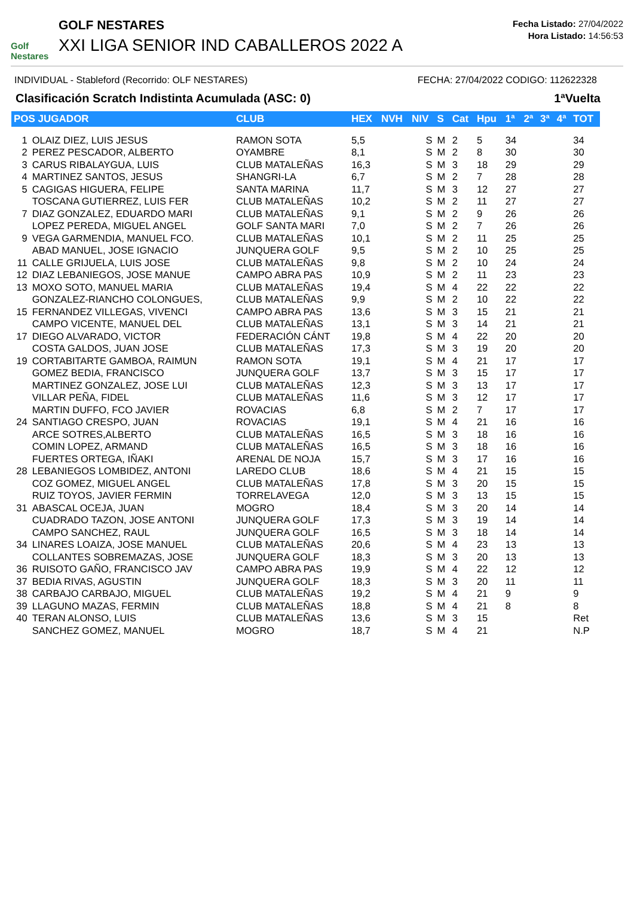Golf Nestares
GOLF NESTARES
XXI LIGA SENIOR IND CABALLEROS 2022 A
Fecha Listado: 27/04/2022
Hora Listado: 14:56:53
INDIVIDUAL - Stableford (Recorrido: OLF NESTARES) FECHA: 27/04/2022 CODIGO: 112622328
Clasificación Scratch Indistinta Acumulada (ASC: 0) 1ªVuelta
| POS JUGADOR | | CLUB | HEX | NVH | NIV | S | Cat | Hpu | 1ª | 2ª | 3ª | 4ª | TOT |
| --- | --- | --- | --- | --- | --- | --- | --- | --- | --- | --- | --- | --- | --- |
| 1 | OLAIZ DIEZ, LUIS JESUS | RAMON SOTA | 5,5 | | S | M | 2 | 5 | 34 | | | | 34 |
| 2 | PEREZ PESCADOR, ALBERTO | OYAMBRE | 8,1 | | S | M | 2 | 8 | 30 | | | | 30 |
| 3 | CARUS RIBALAYGUA, LUIS | CLUB MATALEÑAS | 16,3 | | S | M | 3 | 18 | 29 | | | | 29 |
| 4 | MARTINEZ SANTOS, JESUS | SHANGRI-LA | 6,7 | | S | M | 2 | 7 | 28 | | | | 28 |
| 5 | CAGIGAS HIGUERA, FELIPE | SANTA MARINA | 11,7 | | S | M | 3 | 12 | 27 | | | | 27 |
| | TOSCANA GUTIERREZ, LUIS FER | CLUB MATALEÑAS | 10,2 | | S | M | 2 | 11 | 27 | | | | 27 |
| 7 | DIAZ GONZALEZ, EDUARDO MARI | CLUB MATALEÑAS | 9,1 | | S | M | 2 | 9 | 26 | | | | 26 |
| | LOPEZ PEREDA, MIGUEL ANGEL | GOLF SANTA MARI | 7,0 | | S | M | 2 | 7 | 26 | | | | 26 |
| 9 | VEGA GARMENDIA, MANUEL FCO. | CLUB MATALEÑAS | 10,1 | | S | M | 2 | 11 | 25 | | | | 25 |
| | ABAD MANUEL, JOSE IGNACIO | JUNQUERA GOLF | 9,5 | | S | M | 2 | 10 | 25 | | | | 25 |
| 11 | CALLE GRIJUELA, LUIS JOSE | CLUB MATALEÑAS | 9,8 | | S | M | 2 | 10 | 24 | | | | 24 |
| 12 | DIAZ LEBANIEGOS, JOSE MANUE | CAMPO ABRA PAS | 10,9 | | S | M | 2 | 11 | 23 | | | | 23 |
| 13 | MOXO SOTO, MANUEL MARIA | CLUB MATALEÑAS | 19,4 | | S | M | 4 | 22 | 22 | | | | 22 |
| | GONZALEZ-RIANCHO COLONGUES, | CLUB MATALEÑAS | 9,9 | | S | M | 2 | 10 | 22 | | | | 22 |
| 15 | FERNANDEZ VILLEGAS, VIVENCI | CAMPO ABRA PAS | 13,6 | | S | M | 3 | 15 | 21 | | | | 21 |
| | CAMPO VICENTE, MANUEL DEL | CLUB MATALEÑAS | 13,1 | | S | M | 3 | 14 | 21 | | | | 21 |
| 17 | DIEGO ALVARADO, VICTOR | FEDERACIÓN CÁNT | 19,8 | | S | M | 4 | 22 | 20 | | | | 20 |
| | COSTA GALDOS, JUAN JOSE | CLUB MATALEÑAS | 17,3 | | S | M | 3 | 19 | 20 | | | | 20 |
| 19 | CORTABITARTE GAMBOA, RAIMUN | RAMON SOTA | 19,1 | | S | M | 4 | 21 | 17 | | | | 17 |
| | GOMEZ BEDIA, FRANCISCO | JUNQUERA GOLF | 13,7 | | S | M | 3 | 15 | 17 | | | | 17 |
| | MARTINEZ GONZALEZ, JOSE LUI | CLUB MATALEÑAS | 12,3 | | S | M | 3 | 13 | 17 | | | | 17 |
| | VILLAR PEÑA, FIDEL | CLUB MATALEÑAS | 11,6 | | S | M | 3 | 12 | 17 | | | | 17 |
| | MARTIN DUFFO, FCO JAVIER | ROVACIAS | 6,8 | | S | M | 2 | 7 | 17 | | | | 17 |
| 24 | SANTIAGO CRESPO, JUAN | ROVACIAS | 19,1 | | S | M | 4 | 21 | 16 | | | | 16 |
| | ARCE SOTRES,ALBERTO | CLUB MATALEÑAS | 16,5 | | S | M | 3 | 18 | 16 | | | | 16 |
| | COMIN LOPEZ, ARMAND | CLUB MATALEÑAS | 16,5 | | S | M | 3 | 18 | 16 | | | | 16 |
| | FUERTES ORTEGA, IÑAKI | ARENAL DE NOJA | 15,7 | | S | M | 3 | 17 | 16 | | | | 16 |
| 28 | LEBANIEGOS LOMBIDEZ, ANTONI | LAREDO CLUB | 18,6 | | S | M | 4 | 21 | 15 | | | | 15 |
| | COZ GOMEZ, MIGUEL ANGEL | CLUB MATALEÑAS | 17,8 | | S | M | 3 | 20 | 15 | | | | 15 |
| | RUIZ TOYOS, JAVIER FERMIN | TORRELAVEGA | 12,0 | | S | M | 3 | 13 | 15 | | | | 15 |
| 31 | ABASCAL OCEJA, JUAN | MOGRO | 18,4 | | S | M | 3 | 20 | 14 | | | | 14 |
| | CUADRADO TAZON, JOSE ANTONI | JUNQUERA GOLF | 17,3 | | S | M | 3 | 19 | 14 | | | | 14 |
| | CAMPO SANCHEZ, RAUL | JUNQUERA GOLF | 16,5 | | S | M | 3 | 18 | 14 | | | | 14 |
| 34 | LINARES LOAIZA, JOSE MANUEL | CLUB MATALEÑAS | 20,6 | | S | M | 4 | 23 | 13 | | | | 13 |
| | COLLANTES SOBREMAZAS, JOSE | JUNQUERA GOLF | 18,3 | | S | M | 3 | 20 | 13 | | | | 13 |
| 36 | RUISOTO GAÑO, FRANCISCO JAV | CAMPO ABRA PAS | 19,9 | | S | M | 4 | 22 | 12 | | | | 12 |
| 37 | BEDIA RIVAS, AGUSTIN | JUNQUERA GOLF | 18,3 | | S | M | 3 | 20 | 11 | | | | 11 |
| 38 | CARBAJO CARBAJO, MIGUEL | CLUB MATALEÑAS | 19,2 | | S | M | 4 | 21 | 9 | | | | 9 |
| 39 | LLAGUNO MAZAS, FERMIN | CLUB MATALEÑAS | 18,8 | | S | M | 4 | 21 | 8 | | | | 8 |
| 40 | TERAN ALONSO, LUIS | CLUB MATALEÑAS | 13,6 | | S | M | 3 | 15 | | | | | Ret |
| | SANCHEZ GOMEZ, MANUEL | MOGRO | 18,7 | | S | M | 4 | 21 | | | | | N.P |